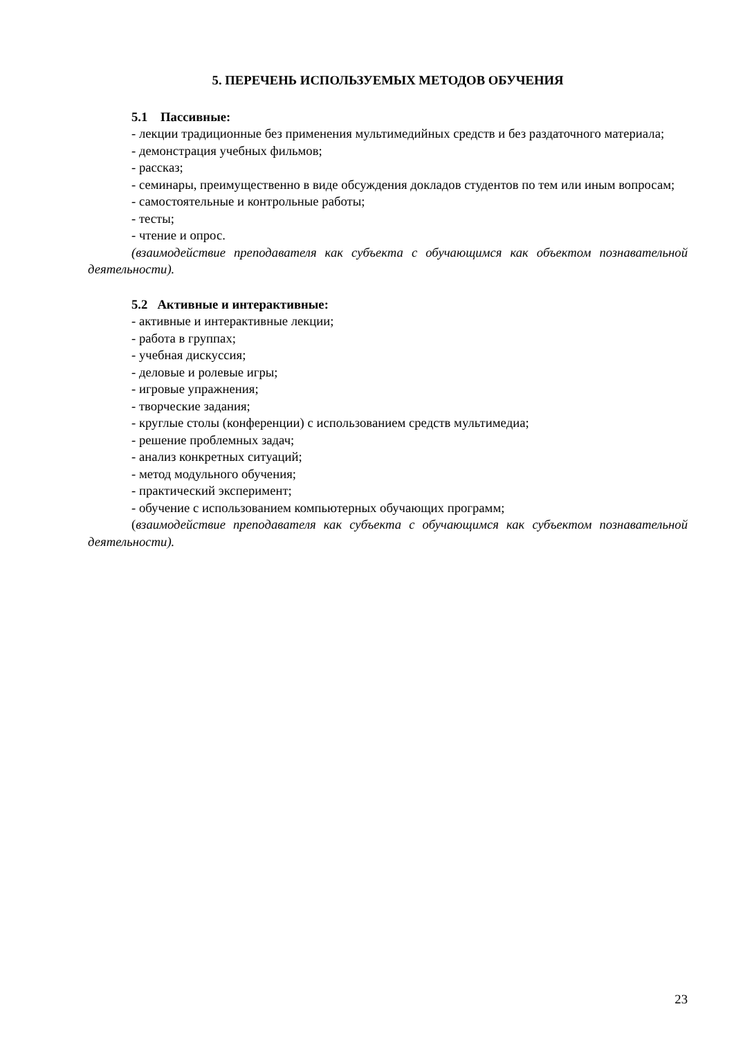5. ПЕРЕЧЕНЬ ИСПОЛЬЗУЕМЫХ МЕТОДОВ ОБУЧЕНИЯ
5.1 Пассивные:
- лекции традиционные без применения мультимедийных средств и без раздаточного материала;
- демонстрация учебных фильмов;
- рассказ;
- семинары, преимущественно в виде обсуждения докладов студентов по тем или иным вопросам;
- самостоятельные и контрольные работы;
- тесты;
- чтение и опрос.
(взаимодействие преподавателя как субъекта с обучающимся как объектом познавательной деятельности).
5.2 Активные и интерактивные:
- активные и интерактивные лекции;
- работа в группах;
- учебная дискуссия;
- деловые и ролевые игры;
- игровые упражнения;
- творческие задания;
- круглые столы (конференции) с использованием средств мультимедиа;
- решение проблемных задач;
- анализ конкретных ситуаций;
- метод модульного обучения;
- практический эксперимент;
- обучение с использованием компьютерных обучающих программ;
(взаимодействие преподавателя как субъекта с обучающимся как субъектом познавательной деятельности).
23